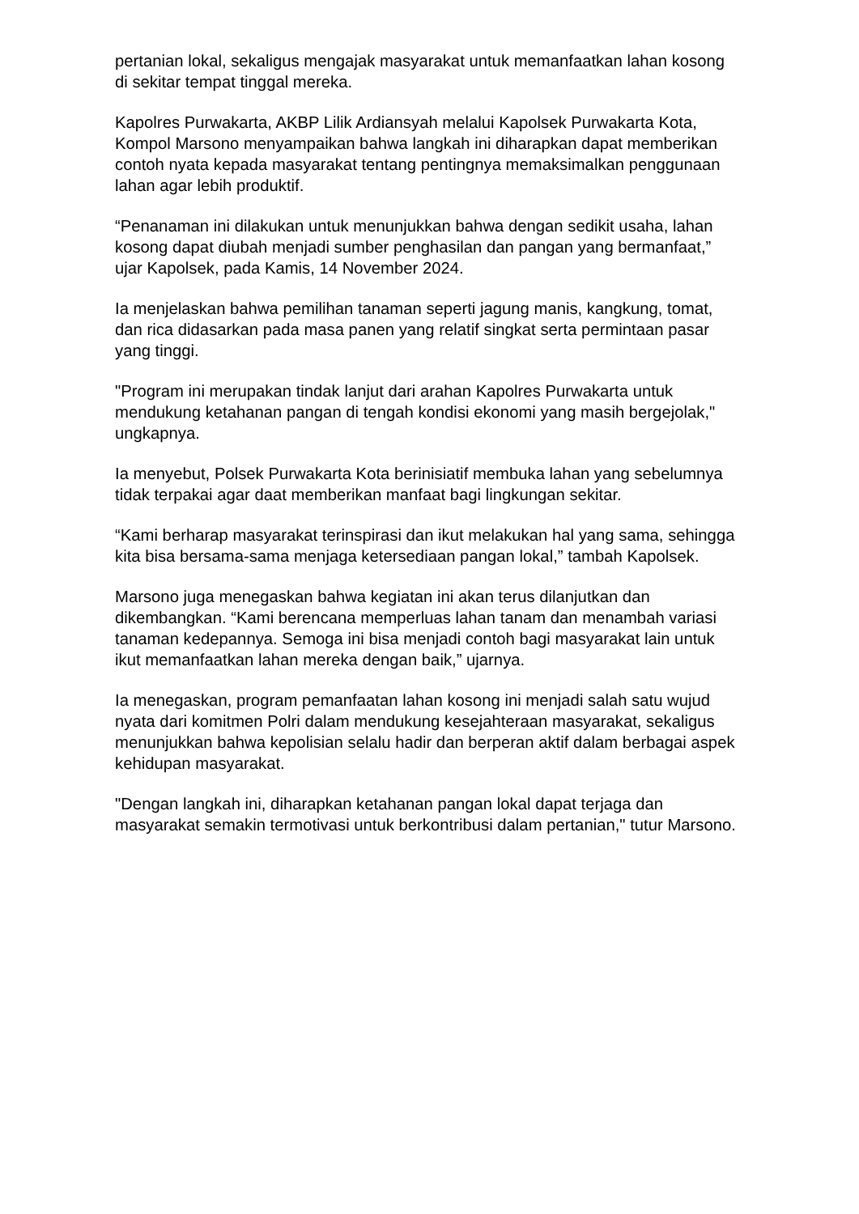pertanian lokal, sekaligus mengajak masyarakat untuk memanfaatkan lahan kosong di sekitar tempat tinggal mereka.
Kapolres Purwakarta, AKBP Lilik Ardiansyah melalui Kapolsek Purwakarta Kota, Kompol Marsono menyampaikan bahwa langkah ini diharapkan dapat memberikan contoh nyata kepada masyarakat tentang pentingnya memaksimalkan penggunaan lahan agar lebih produktif.
“Penanaman ini dilakukan untuk menunjukkan bahwa dengan sedikit usaha, lahan kosong dapat diubah menjadi sumber penghasilan dan pangan yang bermanfaat,” ujar Kapolsek, pada Kamis, 14 November 2024.
Ia menjelaskan bahwa pemilihan tanaman seperti jagung manis, kangkung, tomat, dan rica didasarkan pada masa panen yang relatif singkat serta permintaan pasar yang tinggi.
"Program ini merupakan tindak lanjut dari arahan Kapolres Purwakarta untuk mendukung ketahanan pangan di tengah kondisi ekonomi yang masih bergejolak," ungkapnya.
Ia menyebut, Polsek Purwakarta Kota berinisiatif membuka lahan yang sebelumnya tidak terpakai agar daat memberikan manfaat bagi lingkungan sekitar.
“Kami berharap masyarakat terinspirasi dan ikut melakukan hal yang sama, sehingga kita bisa bersama-sama menjaga ketersediaan pangan lokal,” tambah Kapolsek.
Marsono juga menegaskan bahwa kegiatan ini akan terus dilanjutkan dan dikembangkan. “Kami berencana memperluas lahan tanam dan menambah variasi tanaman kedepannya. Semoga ini bisa menjadi contoh bagi masyarakat lain untuk ikut memanfaatkan lahan mereka dengan baik,” ujarnya.
Ia menegaskan, program pemanfaatan lahan kosong ini menjadi salah satu wujud nyata dari komitmen Polri dalam mendukung kesejahteraan masyarakat, sekaligus menunjukkan bahwa kepolisian selalu hadir dan berperan aktif dalam berbagai aspek kehidupan masyarakat.
"Dengan langkah ini, diharapkan ketahanan pangan lokal dapat terjaga dan masyarakat semakin termotivasi untuk berkontribusi dalam pertanian," tutur Marsono.